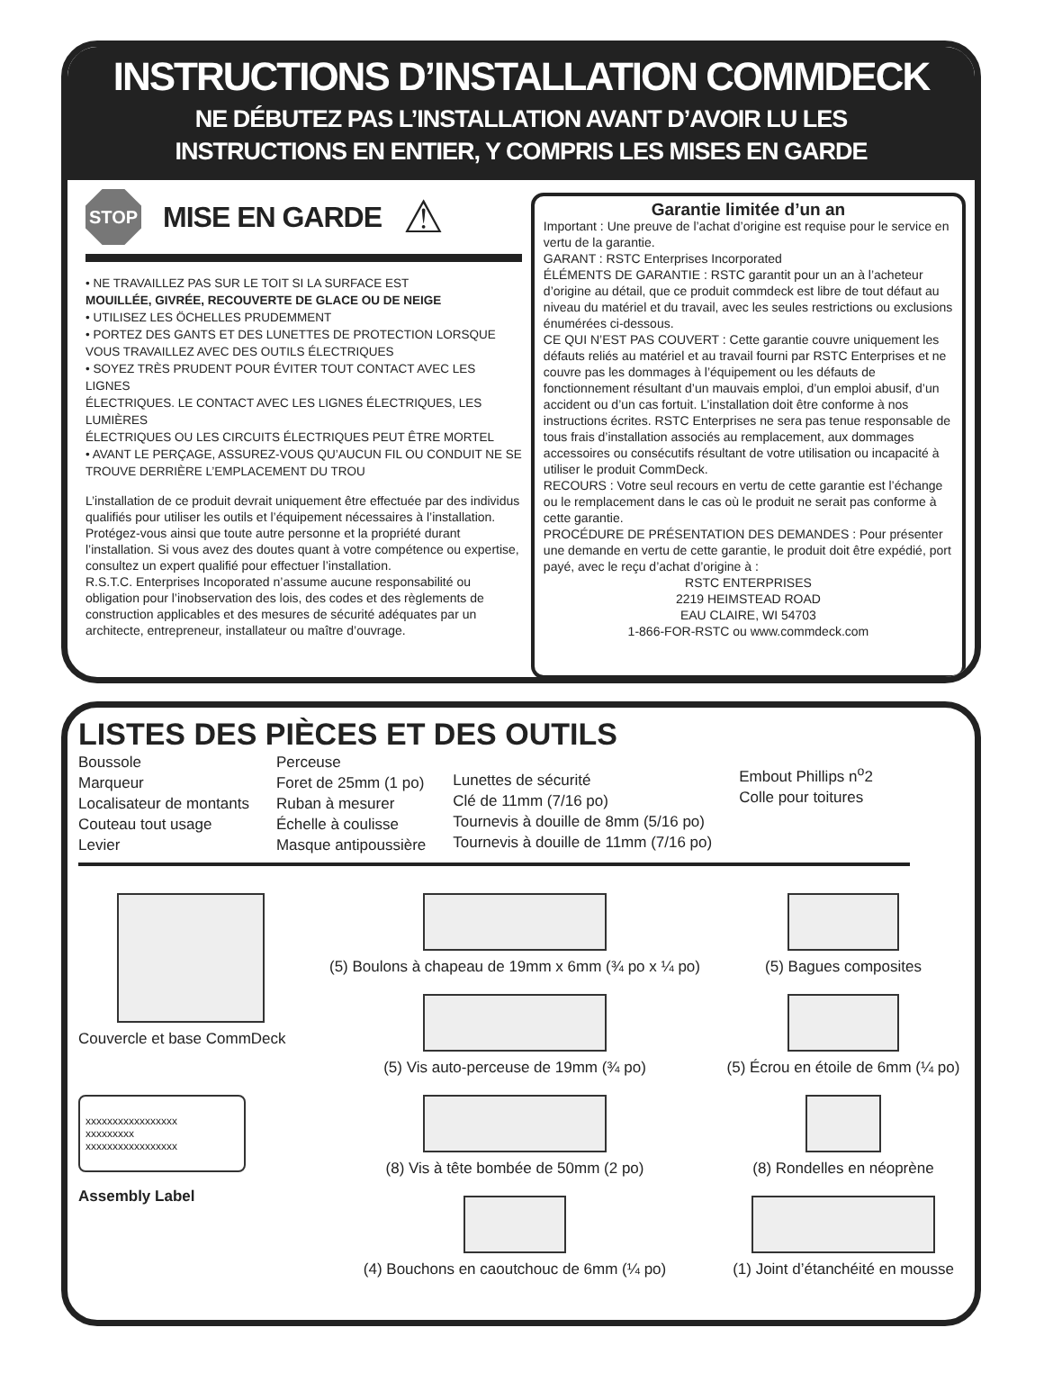INSTRUCTIONS D’INSTALLATION COMMDECK
NE DÉBUTEZ PAS L’INSTALLATION AVANT D’AVOIR LU LES
INSTRUCTIONS EN ENTIER, Y COMPRIS LES MISES EN GARDE
STOP
MISE EN GARDE
⚠
• NE TRAVAILLEZ PAS SUR LE TOIT SI LA SURFACE EST
MOUILLÉE, GIVRÉE, RECOUVERTE DE GLACE OU DE NEIGE
• UTILISEZ LES ÖCHELLES PRUDEMMENT
• PORTEZ DES GANTS ET DES LUNETTES DE PROTECTION LORSQUE VOUS TRAVAILLEZ AVEC DES OUTILS ÉLECTRIQUES
• SOYEZ TRÈS PRUDENT POUR ÉVITER TOUT CONTACT AVEC LES LIGNES
ÉLECTRIQUES. LE CONTACT AVEC LES LIGNES ÉLECTRIQUES, LES LUMIÈRES
ÉLECTRIQUES OU LES CIRCUITS ÉLECTRIQUES PEUT ÊTRE MORTEL
• AVANT LE PERÇAGE, ASSUREZ-VOUS QU’AUCUN FIL OU CONDUIT NE SE TROUVE DERRIÈRE L’EMPLACEMENT DU TROU
L’installation de ce produit devrait uniquement être effectuée par des individus qualifiés pour utiliser les outils et l’équipement nécessaires à l’installation. Protégez-vous ainsi que toute autre personne et la propriété durant l’installation. Si vous avez des doutes quant à votre compétence ou expertise, consultez un expert qualifié pour effectuer l’installation.
R.S.T.C. Enterprises Incoporated n’assume aucune responsabilité ou obligation pour l’inobservation des lois, des codes et des règlements de construction applicables et des mesures de sécurité adéquates par un architecte, entrepreneur, installateur ou maître d’ouvrage.
Garantie limitée d’un an
Important : Une preuve de l’achat d’origine est requise pour le service en vertu de la garantie.
GARANT : RSTC Enterprises Incorporated
ÉLÉMENTS DE GARANTIE : RSTC garantit pour un an à l’acheteur d’origine au détail, que ce produit commdeck est libre de tout défaut au niveau du matériel et du travail, avec les seules restrictions ou exclusions énumérées ci-dessous.
CE QUI N’EST PAS COUVERT : Cette garantie couvre uniquement les défauts reliés au matériel et au travail fourni par RSTC Enterprises et ne couvre pas les dommages à l’équipement ou les défauts de fonctionnement résultant d’un mauvais emploi, d’un emploi abusif, d’un accident ou d’un cas fortuit. L’installation doit être conforme à nos instructions écrites. RSTC Enterprises ne sera pas tenue responsable de tous frais d’installation associés au remplacement, aux dommages accessoires ou consécutifs résultant de votre utilisation ou incapacité à utiliser le produit CommDeck.
RECOURS : Votre seul recours en vertu de cette garantie est l’échange ou le remplacement dans le cas où le produit ne serait pas conforme à cette garantie.
PROCÉDURE DE PRÉSENTATION DES DEMANDES : Pour présenter une demande en vertu de cette garantie, le produit doit être expédié, port payé, avec le reçu d’achat d’origine à :
RSTC ENTERPRISES
2219 HEIMSTEAD ROAD
EAU CLAIRE, WI 54703
1-866-FOR-RSTC ou www.commdeck.com
LISTES DES PIÈCES ET DES OUTILS
Boussole
Marqueur
Localisateur de montants
Couteau tout usage
Levier
Perceuse
Foret de 25mm (1 po)
Ruban à mesurer
Échelle à coulisse
Masque antipoussière
Lunettes de sécurité
Clé de 11mm (7/16 po)
Tournevis à douille de 8mm (5/16 po)
Tournevis à douille de 11mm (7/16 po)
Embout Phillips n<sup>o</sup>2
Colle pour toitures
Couvercle et base CommDeck
(5) Boulons à chapeau de 19mm x 6mm (¾ po x ¼ po)
(5) Vis auto-perceuse de 19mm (¾ po)
(5) Bagues composites
(5) Écrou en étoile de 6mm (¼ po)
xxxxxxxxxxxxxxxxx
xxxxxxxxx
xxxxxxxxxxxxxxxxx
Assembly Label
(8) Vis à tête bombée de 50mm (2 po)
(4) Bouchons en caoutchouc de 6mm (¼ po)
(8) Rondelles en néoprène
(1) Joint d’étanchéité en mousse